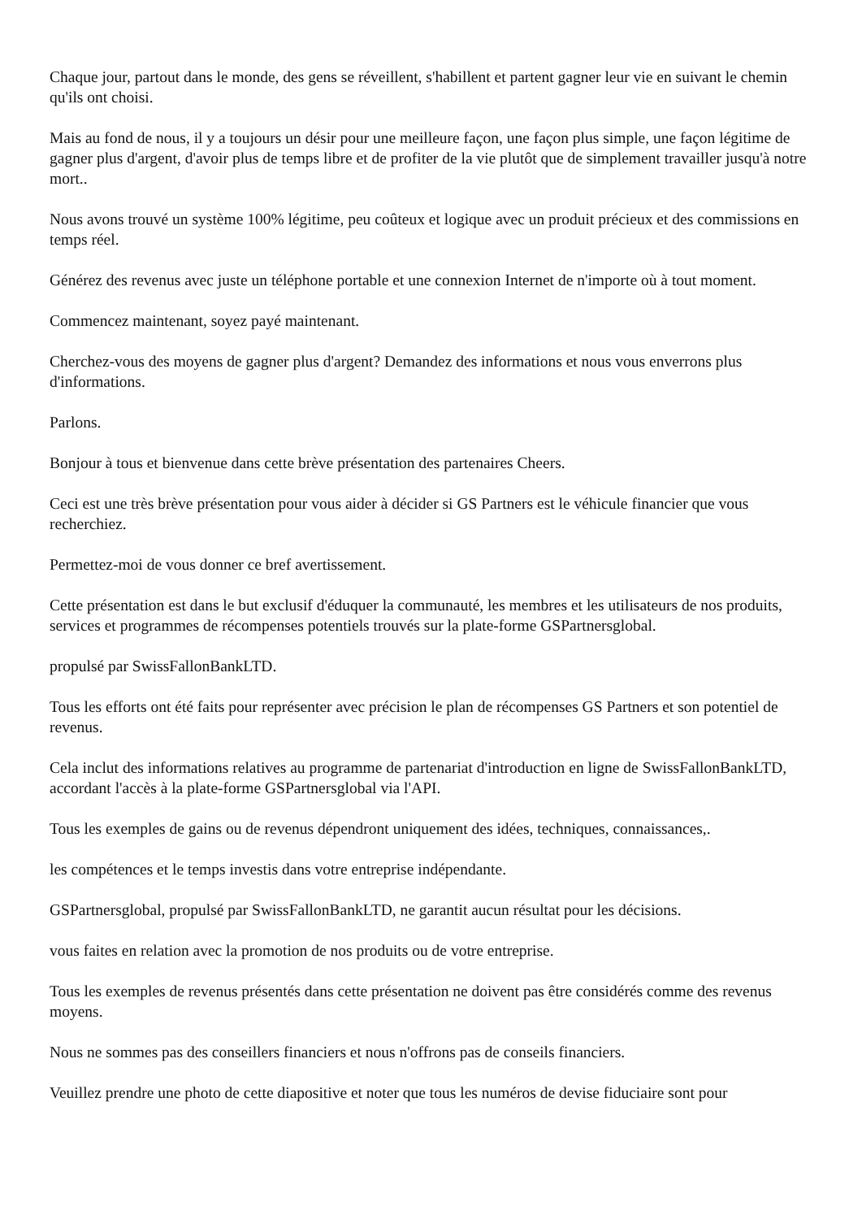Chaque jour, partout dans le monde, des gens se réveillent, s'habillent et partent gagner leur vie en suivant le chemin qu'ils ont choisi.
Mais au fond de nous, il y a toujours un désir pour une meilleure façon, une façon plus simple, une façon légitime de gagner plus d'argent, d'avoir plus de temps libre et de profiter de la vie plutôt que de simplement travailler jusqu'à notre mort..
Nous avons trouvé un système 100% légitime, peu coûteux et logique avec un produit précieux et des commissions en temps réel.
Générez des revenus avec juste un téléphone portable et une connexion Internet de n'importe où à tout moment.
Commencez maintenant, soyez payé maintenant.
Cherchez-vous des moyens de gagner plus d'argent? Demandez des informations et nous vous enverrons plus d'informations.
Parlons.
Bonjour à tous et bienvenue dans cette brève présentation des partenaires Cheers.
Ceci est une très brève présentation pour vous aider à décider si GS Partners est le véhicule financier que vous recherchiez.
Permettez-moi de vous donner ce bref avertissement.
Cette présentation est dans le but exclusif d'éduquer la communauté, les membres et les utilisateurs de nos produits, services et programmes de récompenses potentiels trouvés sur la plate-forme GSPartnersglobal.
propulsé par SwissFallonBankLTD.
Tous les efforts ont été faits pour représenter avec précision le plan de récompenses GS Partners et son potentiel de revenus.
Cela inclut des informations relatives au programme de partenariat d'introduction en ligne de SwissFallonBankLTD, accordant l'accès à la plate-forme GSPartnersglobal via l'API.
Tous les exemples de gains ou de revenus dépendront uniquement des idées, techniques, connaissances,.
les compétences et le temps investis dans votre entreprise indépendante.
GSPartnersglobal, propulsé par SwissFallonBankLTD, ne garantit aucun résultat pour les décisions.
vous faites en relation avec la promotion de nos produits ou de votre entreprise.
Tous les exemples de revenus présentés dans cette présentation ne doivent pas être considérés comme des revenus moyens.
Nous ne sommes pas des conseillers financiers et nous n'offrons pas de conseils financiers.
Veuillez prendre une photo de cette diapositive et noter que tous les numéros de devise fiduciaire sont pour